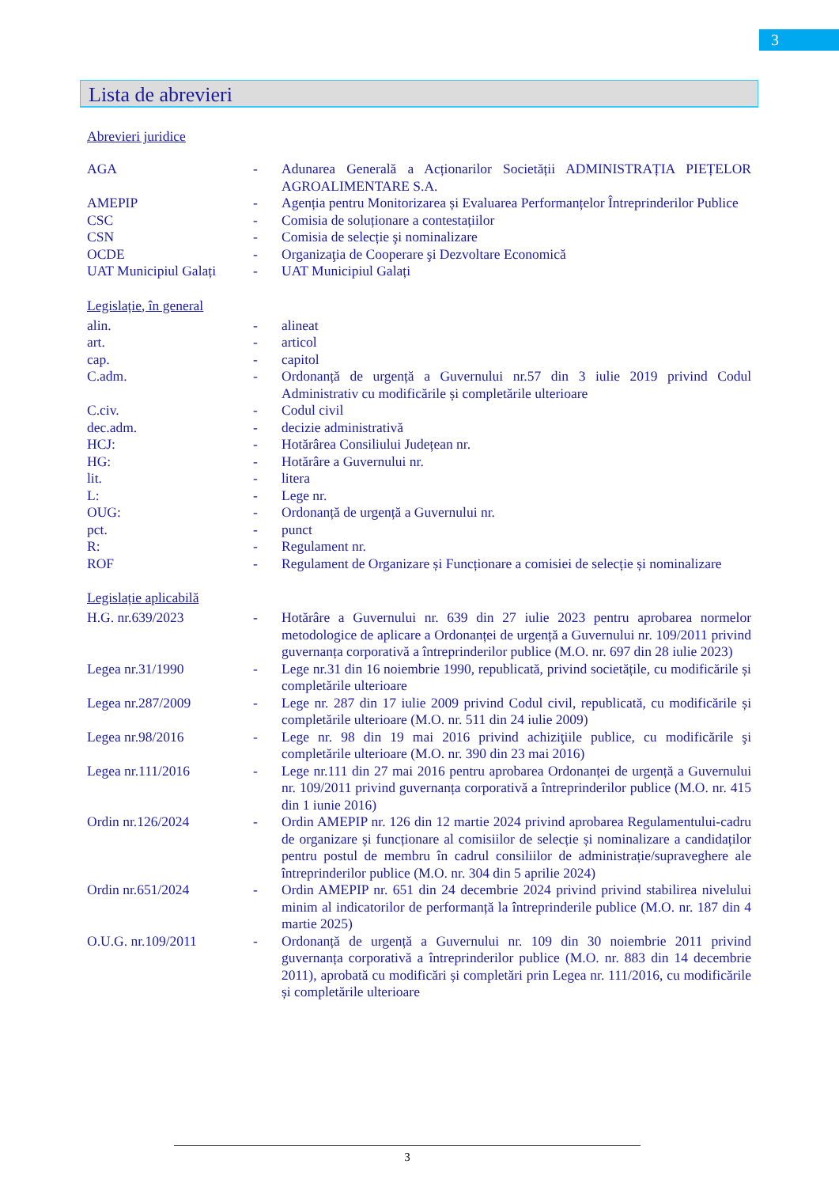3
Lista de abrevieri
Abrevieri juridice
| AGA | - | Adunarea Generală a Acționarilor Societății ADMINISTRAȚIA PIEȚELOR AGROALIMENTARE S.A. |
| AMEPIP | - | Agenția pentru Monitorizarea și Evaluarea Performanțelor Întreprinderilor Publice |
| CSC | - | Comisia de soluționare a contestațiilor |
| CSN | - | Comisia de selecție şi nominalizare |
| OCDE | - | Organizaţia de Cooperare şi Dezvoltare Economică |
| UAT Municipiul Galați | - | UAT Municipiul Galați |
Legislație, în general
| alin. | - | alineat |
| art. | - | articol |
| cap. | - | capitol |
| C.adm. | - | Ordonanță de urgență a Guvernului nr.57 din 3 iulie 2019 privind Codul Administrativ cu modificările și completările ulterioare |
| C.civ. | - | Codul civil |
| dec.adm. | - | decizie administrativă |
| HCJ: | - | Hotărârea Consiliului Județean nr. |
| HG: | - | Hotărâre a Guvernului nr. |
| lit. | - | litera |
| L: | - | Lege nr. |
| OUG: | - | Ordonanță de urgență a Guvernului nr. |
| pct. | - | punct |
| R: | - | Regulament nr. |
| ROF | - | Regulament de Organizare și Funcționare a comisiei de selecție și nominalizare |
Legislație aplicabilă
| H.G. nr.639/2023 | - | Hotărâre a Guvernului nr. 639 din 27 iulie 2023 pentru aprobarea normelor metodologice de aplicare a Ordonanței de urgență a Guvernului nr. 109/2011 privind guvernanța corporativă a întreprinderilor publice (M.O. nr. 697 din 28 iulie 2023) |
| Legea nr.31/1990 | - | Lege nr.31 din 16 noiembrie 1990, republicată, privind societățile, cu modificările și completările ulterioare |
| Legea nr.287/2009 | - | Lege nr. 287 din 17 iulie 2009 privind Codul civil, republicată, cu modificările și completările ulterioare (M.O. nr. 511 din 24 iulie 2009) |
| Legea nr.98/2016 | - | Lege nr. 98 din 19 mai 2016 privind achiziţiile publice, cu modificările şi completările ulterioare (M.O. nr. 390 din 23 mai 2016) |
| Legea nr.111/2016 | - | Lege nr.111 din 27 mai 2016 pentru aprobarea Ordonanței de urgență a Guvernului nr. 109/2011 privind guvernanța corporativă a întreprinderilor publice (M.O. nr. 415 din 1 iunie 2016) |
| Ordin nr.126/2024 | - | Ordin AMEPIP nr. 126 din 12 martie 2024 privind aprobarea Regulamentului-cadru de organizare și funcționare al comisiilor de selecție și nominalizare a candidaților pentru postul de membru în cadrul consiliilor de administrație/supraveghere ale întreprinderilor publice (M.O. nr. 304 din 5 aprilie 2024) |
| Ordin nr.651/2024 | - | Ordin AMEPIP nr. 651 din 24 decembrie 2024 privind privind stabilirea nivelului minim al indicatorilor de performanță la întreprinderile publice (M.O. nr. 187 din 4 martie 2025) |
| O.U.G. nr.109/2011 | - | Ordonanță de urgență a Guvernului nr. 109 din 30 noiembrie 2011 privind guvernanța corporativă a întreprinderilor publice (M.O. nr. 883 din 14 decembrie 2011), aprobată cu modificări și completări prin Legea nr. 111/2016, cu modificările și completările ulterioare |
3